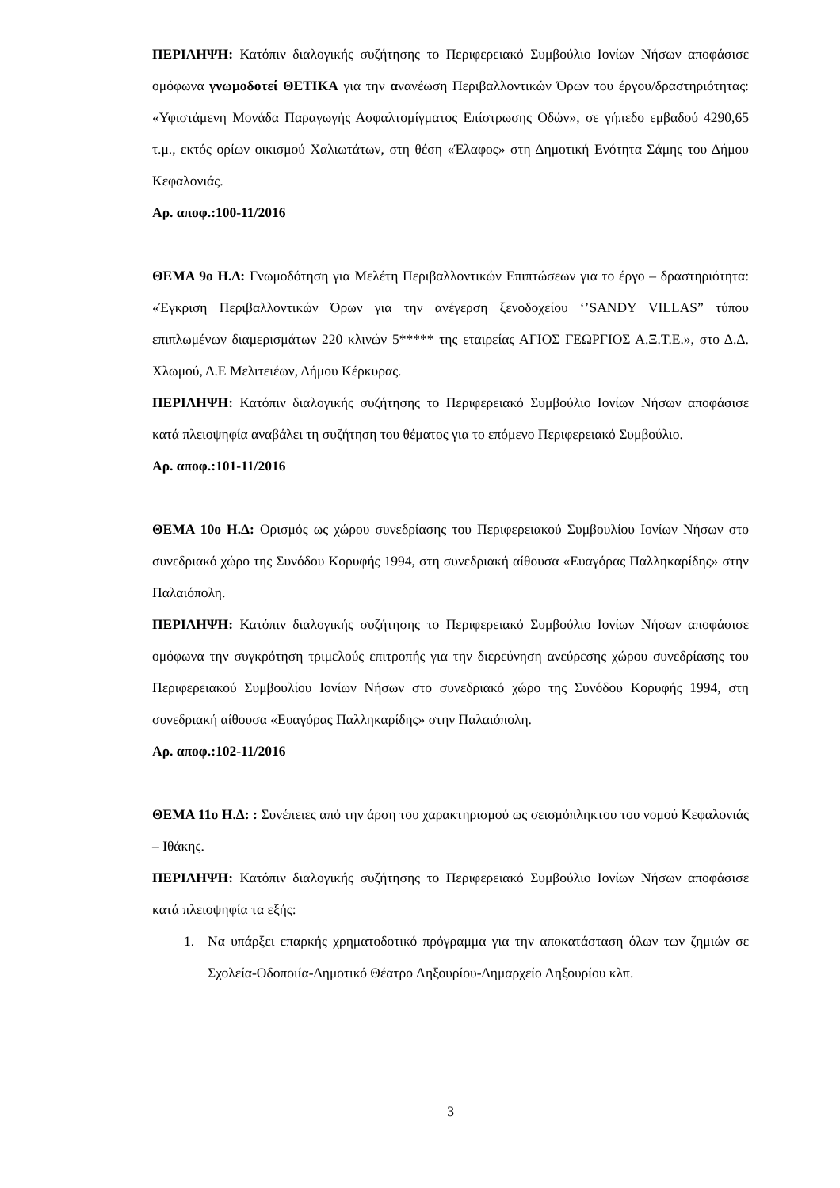ΠΕΡΙΛΗΨΗ: Κατόπιν διαλογικής συζήτησης το Περιφερειακό Συμβούλιο Ιονίων Νήσων αποφάσισε ομόφωνα γνωμοδοτεί ΘΕΤΙΚΑ για την ανανέωση Περιβαλλοντικών Όρων του έργου/δραστηριότητας: «Υφιστάμενη Μονάδα Παραγωγής Ασφαλτομίγματος Επίστρωσης Οδών», σε γήπεδο εμβαδού 4290,65 τ.μ., εκτός ορίων οικισμού Χαλιωτάτων, στη θέση «Έλαφος» στη Δημοτική Ενότητα Σάμης του Δήμου Κεφαλονιάς.
Αρ. αποφ.:100-11/2016
ΘΕΜΑ 9ο Η.Δ: Γνωμοδότηση για Μελέτη Περιβαλλοντικών Επιπτώσεων για το έργο – δραστηριότητα: «Έγκριση Περιβαλλοντικών Όρων για την ανέγερση ξενοδοχείου ‘’SANDY VILLAS” τύπου επιπλωμένων διαμερισμάτων 220 κλινών 5***** της εταιρείας ΑΓΙΟΣ ΓΕΩΡΓΙΟΣ Α.Ξ.Τ.Ε.», στο Δ.Δ. Χλωμού, Δ.Ε Μελιτειέων, Δήμου Κέρκυρας.
ΠΕΡΙΛΗΨΗ: Κατόπιν διαλογικής συζήτησης το Περιφερειακό Συμβούλιο Ιονίων Νήσων αποφάσισε κατά πλειοψηφία αναβάλει τη συζήτηση του θέματος για το επόμενο Περιφερειακό Συμβούλιο.
Αρ. αποφ.:101-11/2016
ΘΕΜΑ 10ο Η.Δ: Ορισμός ως χώρου συνεδρίασης του Περιφερειακού Συμβουλίου Ιονίων Νήσων στο συνεδριακό χώρο της Συνόδου Κορυφής 1994, στη συνεδριακή αίθουσα «Ευαγόρας Παλληκαρίδης» στην Παλαιόπολη.
ΠΕΡΙΛΗΨΗ: Κατόπιν διαλογικής συζήτησης το Περιφερειακό Συμβούλιο Ιονίων Νήσων αποφάσισε ομόφωνα την συγκρότηση τριμελούς επιτροπής για την διερεύνηση ανεύρεσης χώρου συνεδρίασης του Περιφερειακού Συμβουλίου Ιονίων Νήσων στο συνεδριακό χώρο της Συνόδου Κορυφής 1994, στη συνεδριακή αίθουσα «Ευαγόρας Παλληκαρίδης» στην Παλαιόπολη.
Αρ. αποφ.:102-11/2016
ΘΕΜΑ 11ο Η.Δ: : Συνέπειες από την άρση του χαρακτηρισμού ως σεισμόπληκτου του νομού Κεφαλονιάς – Ιθάκης.
ΠΕΡΙΛΗΨΗ: Κατόπιν διαλογικής συζήτησης το Περιφερειακό Συμβούλιο Ιονίων Νήσων αποφάσισε κατά πλειοψηφία τα εξής:
1. Να υπάρξει επαρκής χρηματοδοτικό πρόγραμμα για την αποκατάσταση όλων των ζημιών σε Σχολεία-Οδοποιία-Δημοτικό Θέατρο Ληξουρίου-Δημαρχείο Ληξουρίου κλπ.
3